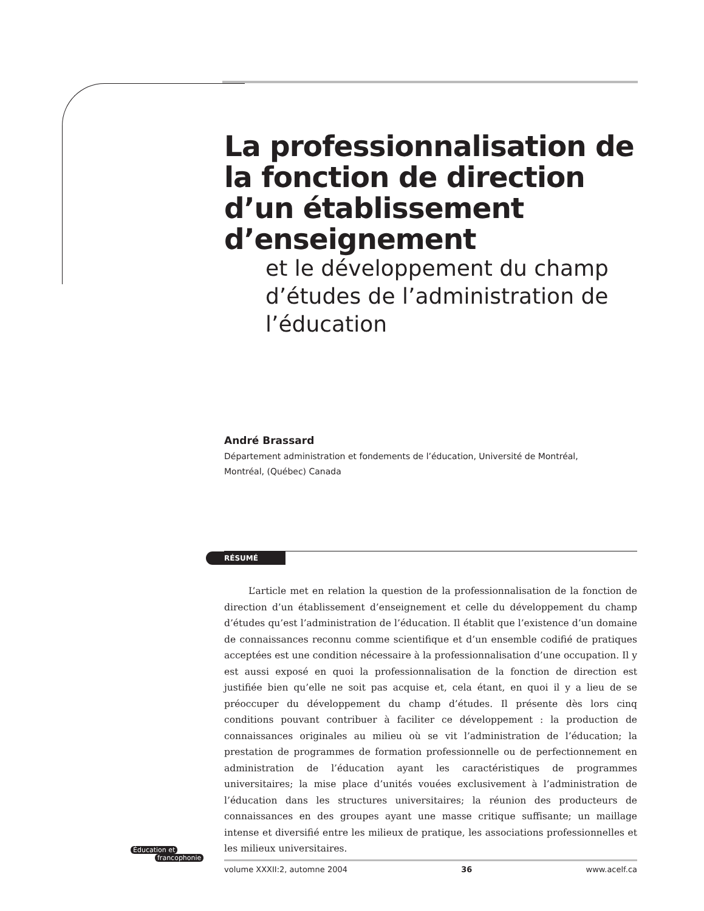La professionnalisation de la fonction de direction d’un établissement d’enseignement
et le développement du champ d’études de l’administration de l’éducation
André Brassard
Département administration et fondements de l’éducation, Université de Montréal,
Montréal, (Québec) Canada
RÉSUMÉ
L’article met en relation la question de la professionnalisation de la fonction de direction d’un établissement d’enseignement et celle du développement du champ d’études qu’est l’administration de l’éducation. Il établit que l’existence d’un domaine de connaissances reconnu comme scientifique et d’un ensemble codifié de pratiques acceptées est une condition nécessaire à la professionnalisation d’une occupation. Il y est aussi exposé en quoi la professionnalisation de la fonction de direction est justifiée bien qu’elle ne soit pas acquise et, cela étant, en quoi il y a lieu de se préoccuper du développement du champ d’études. Il présente dès lors cinq conditions pouvant contribuer à faciliter ce développement : la production de connaissances originales au milieu où se vit l’administration de l’éducation; la prestation de programmes de formation professionnelle ou de perfectionnement en administration de l’éducation ayant les caractéristiques de programmes universitaires; la mise place d’unités vouées exclusivement à l’administration de l’éducation dans les structures universitaires; la réunion des producteurs de connaissances en des groupes ayant une masse critique suffisante; un maillage intense et diversifié entre les milieux de pratique, les associations professionnelles et les milieux universitaires.
Éducation et
francophonie
volume XXXII:2, automne 2004 36 www.acelf.ca